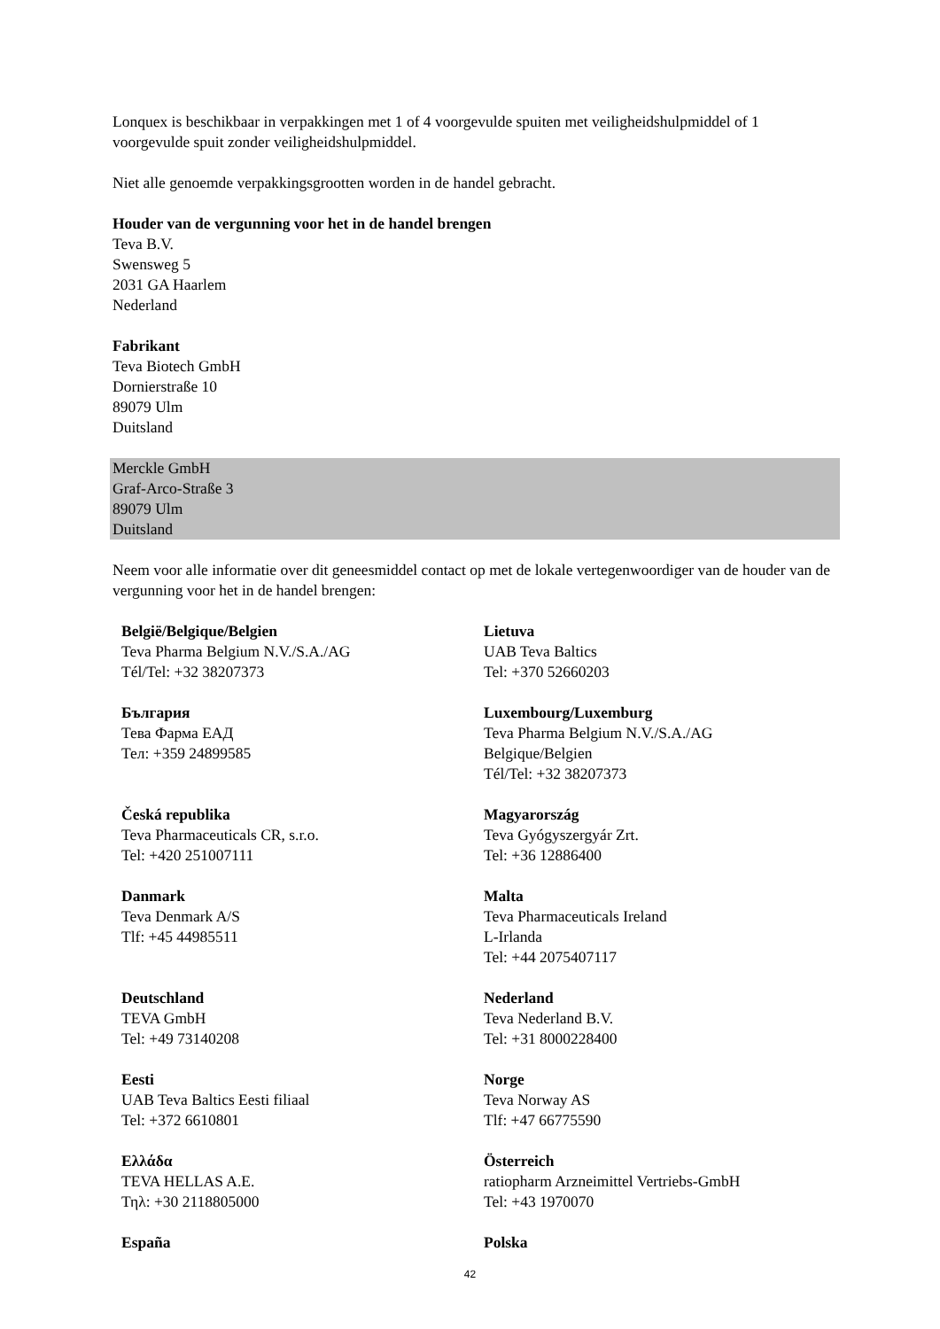Lonquex is beschikbaar in verpakkingen met 1 of 4 voorgevulde spuiten met veiligheidshulpmiddel of 1 voorgevulde spuit zonder veiligheidshulpmiddel.
Niet alle genoemde verpakkingsgrootten worden in de handel gebracht.
Houder van de vergunning voor het in de handel brengen
Teva B.V.
Swensweg 5
2031 GA Haarlem
Nederland
Fabrikant
Teva Biotech GmbH
Dornierstraße 10
89079 Ulm
Duitsland
Merckle GmbH
Graf-Arco-Straße 3
89079 Ulm
Duitsland
Neem voor alle informatie over dit geneesmiddel contact op met de lokale vertegenwoordiger van de houder van de vergunning voor het in de handel brengen:
| België/Belgique/Belgien Teva Pharma Belgium N.V./S.A./AG Tél/Tel: +32 38207373 | Lietuva UAB Teva Baltics Tel: +370 52660203 |
| България Тева Фарма ЕАД Тел: +359 24899585 | Luxembourg/Luxemburg Teva Pharma Belgium N.V./S.A./AG Belgique/Belgien Tél/Tel: +32 38207373 |
| Česká republika Teva Pharmaceuticals CR, s.r.o. Tel: +420 251007111 | Magyarország Teva Gyógyszergyár Zrt. Tel: +36 12886400 |
| Danmark Teva Denmark A/S Tlf: +45 44985511 | Malta Teva Pharmaceuticals Ireland L-Irlanda Tel: +44 2075407117 |
| Deutschland TEVA GmbH Tel: +49 73140208 | Nederland Teva Nederland B.V. Tel: +31 8000228400 |
| Eesti UAB Teva Baltics Eesti filiaal Tel: +372 6610801 | Norge Teva Norway AS Tlf: +47 66775590 |
| Ελλάδα TEVA HELLAS A.E. Τηλ: +30 2118805000 | Österreich ratiopharm Arzneimittel Vertriebs-GmbH Tel: +43 1970070 |
| España | Polska |
42